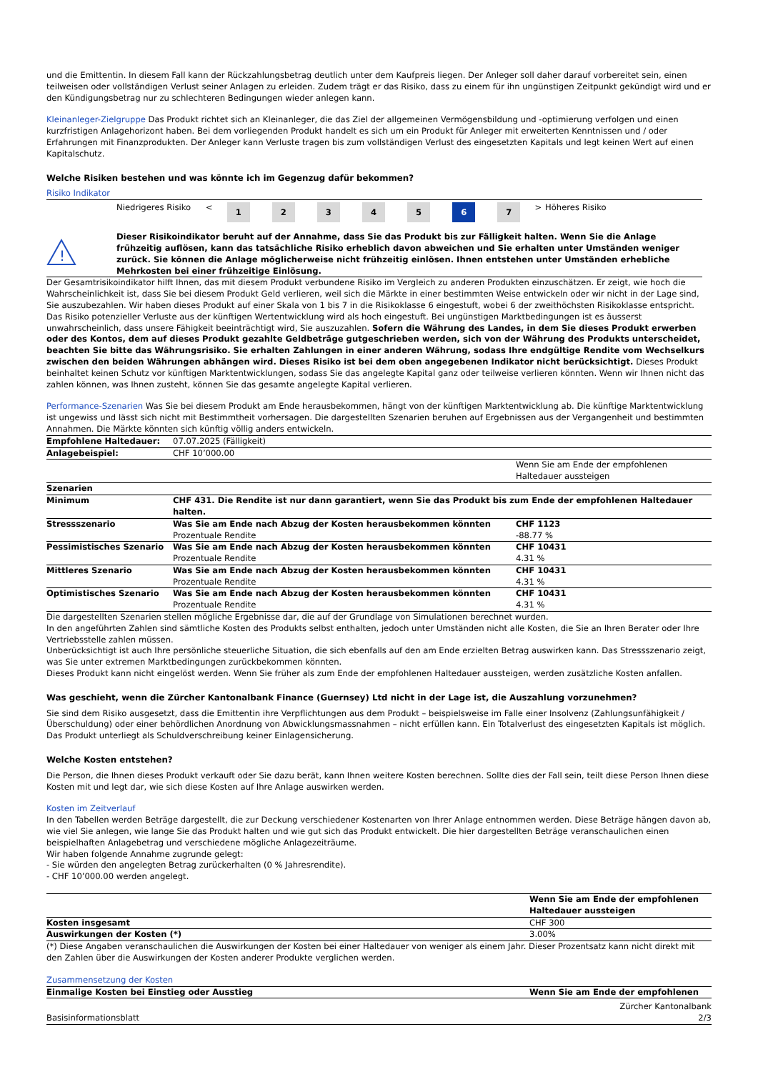und die Emittentin. In diesem Fall kann der Rückzahlungsbetrag deutlich unter dem Kaufpreis liegen. Der Anleger soll daher darauf vorbereitet sein, einen teilweisen oder vollständigen Verlust seiner Anlagen zu erleiden. Zudem trägt er das Risiko, dass zu einem für ihn ungünstigen Zeitpunkt gekündigt wird und er den Kündigungsbetrag nur zu schlechteren Bedingungen wieder anlegen kann.
Kleinanleger-Zielgruppe Das Produkt richtet sich an Kleinanleger, die das Ziel der allgemeinen Vermögensbildung und -optimierung verfolgen und einen kurzfristigen Anlagehorizont haben. Bei dem vorliegenden Produkt handelt es sich um ein Produkt für Anleger mit erweiterten Kenntnissen und / oder Erfahrungen mit Finanzprodukten. Der Anleger kann Verluste tragen bis zum vollständigen Verlust des eingesetzten Kapitals und legt keinen Wert auf einen Kapitalschutz.
Welche Risiken bestehen und was könnte ich im Gegenzug dafür bekommen?
Risiko Indikator
| | Niedrigeres Risiko | < | 1 | 2 | 3 | 4 | 5 | 6 | 7 | > | Höheres Risiko |
!
Dieser Risikoindikator beruht auf der Annahme, dass Sie das Produkt bis zur Fälligkeit halten. Wenn Sie die Anlage frühzeitig auflösen, kann das tatsächliche Risiko erheblich davon abweichen und Sie erhalten unter Umständen weniger zurück. Sie können die Anlage möglicherweise nicht frühzeitig einlösen. Ihnen entstehen unter Umständen erhebliche Mehrkosten bei einer frühzeitige Einlösung.
Der Gesamtrisikoindikator hilft Ihnen, das mit diesem Produkt verbundene Risiko im Vergleich zu anderen Produkten einzuschätzen. Er zeigt, wie hoch die Wahrscheinlichkeit ist, dass Sie bei diesem Produkt Geld verlieren, weil sich die Märkte in einer bestimmten Weise entwickeln oder wir nicht in der Lage sind, Sie auszubezahlen. Wir haben dieses Produkt auf einer Skala von 1 bis 7 in die Risikoklasse 6 eingestuft, wobei 6 der zweithöchsten Risikoklasse entspricht. Das Risiko potenzieller Verluste aus der künftigen Wertentwicklung wird als hoch eingestuft. Bei ungünstigen Marktbedingungen ist es äusserst unwahrscheinlich, dass unsere Fähigkeit beeinträchtigt wird, Sie auszuzahlen. Sofern die Währung des Landes, in dem Sie dieses Produkt erwerben oder des Kontos, dem auf dieses Produkt gezahlte Geldbeträge gutgeschrieben werden, sich von der Währung des Produkts unterscheidet, beachten Sie bitte das Währungsrisiko. Sie erhalten Zahlungen in einer anderen Währung, sodass Ihre endgültige Rendite vom Wechselkurs zwischen den beiden Währungen abhängen wird. Dieses Risiko ist bei dem oben angegebenen Indikator nicht berücksichtigt. Dieses Produkt beinhaltet keinen Schutz vor künftigen Marktentwicklungen, sodass Sie das angelegte Kapital ganz oder teilweise verlieren könnten. Wenn wir Ihnen nicht das zahlen können, was Ihnen zusteht, können Sie das gesamte angelegte Kapital verlieren.
Performance-Szenarien Was Sie bei diesem Produkt am Ende herausbekommen, hängt von der künftigen Marktentwicklung ab. Die künftige Marktentwicklung ist ungewiss und lässt sich nicht mit Bestimmtheit vorhersagen. Die dargestellten Szenarien beruhen auf Ergebnissen aus der Vergangenheit und bestimmten Annahmen. Die Märkte könnten sich künftig völlig anders entwickeln.
| Empfohlene Haltedauer: | 07.07.2025 (Fälligkeit) | |
| Anlagebeispiel: | CHF 10’000.00 | |
| | | Wenn Sie am Ende der empfohlenen Haltedauer aussteigen |
| Szenarien | | |
| Minimum | CHF 431. Die Rendite ist nur dann garantiert, wenn Sie das Produkt bis zum Ende der empfohlenen Haltedauer halten. | |
| Stressszenario | Was Sie am Ende nach Abzug der Kosten herausbekommen könnten Prozentuale Rendite | CHF 1123 -88.77 % |
| Pessimistisches Szenario | Was Sie am Ende nach Abzug der Kosten herausbekommen könnten Prozentuale Rendite | CHF 10431 4.31 % |
| Mittleres Szenario | Was Sie am Ende nach Abzug der Kosten herausbekommen könnten Prozentuale Rendite | CHF 10431 4.31 % |
| Optimistisches Szenario | Was Sie am Ende nach Abzug der Kosten herausbekommen könnten Prozentuale Rendite | CHF 10431 4.31 % |
Die dargestellten Szenarien stellen mögliche Ergebnisse dar, die auf der Grundlage von Simulationen berechnet wurden.
In den angeführten Zahlen sind sämtliche Kosten des Produkts selbst enthalten, jedoch unter Umständen nicht alle Kosten, die Sie an Ihren Berater oder Ihre Vertriebsstelle zahlen müssen.
Unberücksichtigt ist auch Ihre persönliche steuerliche Situation, die sich ebenfalls auf den am Ende erzielten Betrag auswirken kann. Das Stressszenario zeigt, was Sie unter extremen Marktbedingungen zurückbekommen könnten.
Dieses Produkt kann nicht eingelöst werden. Wenn Sie früher als zum Ende der empfohlenen Haltedauer aussteigen, werden zusätzliche Kosten anfallen.
Was geschieht, wenn die Zürcher Kantonalbank Finance (Guernsey) Ltd nicht in der Lage ist, die Auszahlung vorzunehmen?
Sie sind dem Risiko ausgesetzt, dass die Emittentin ihre Verpflichtungen aus dem Produkt – beispielsweise im Falle einer Insolvenz (Zahlungsunfähigkeit / Überschuldung) oder einer behördlichen Anordnung von Abwicklungsmassnahmen – nicht erfüllen kann. Ein Totalverlust des eingesetzten Kapitals ist möglich. Das Produkt unterliegt als Schuldverschreibung keiner Einlagensicherung.
Welche Kosten entstehen?
Die Person, die Ihnen dieses Produkt verkauft oder Sie dazu berät, kann Ihnen weitere Kosten berechnen. Sollte dies der Fall sein, teilt diese Person Ihnen diese Kosten mit und legt dar, wie sich diese Kosten auf Ihre Anlage auswirken werden.
Kosten im Zeitverlauf
In den Tabellen werden Beträge dargestellt, die zur Deckung verschiedener Kostenarten von Ihrer Anlage entnommen werden. Diese Beträge hängen davon ab, wie viel Sie anlegen, wie lange Sie das Produkt halten und wie gut sich das Produkt entwickelt. Die hier dargestellten Beträge veranschaulichen einen beispielhaften Anlagebetrag und verschiedene mögliche Anlagezeiträume.
Wir haben folgende Annahme zugrunde gelegt:
- Sie würden den angelegten Betrag zurückerhalten (0 % Jahresrendite).
- CHF 10’000.00 werden angelegt.
| | Wenn Sie am Ende der empfohlenen Haltedauer aussteigen |
| Kosten insgesamt | CHF 300 |
| Auswirkungen der Kosten (*) | 3.00% |
(*) Diese Angaben veranschaulichen die Auswirkungen der Kosten bei einer Haltedauer von weniger als einem Jahr. Dieser Prozentsatz kann nicht direkt mit den Zahlen über die Auswirkungen der Kosten anderer Produkte verglichen werden.
Zusammensetzung der Kosten
| Einmalige Kosten bei Einstieg oder Ausstieg | Wenn Sie am Ende der empfohlenen |
Basisinformationsblatt Zürcher Kantonalbank
2/3